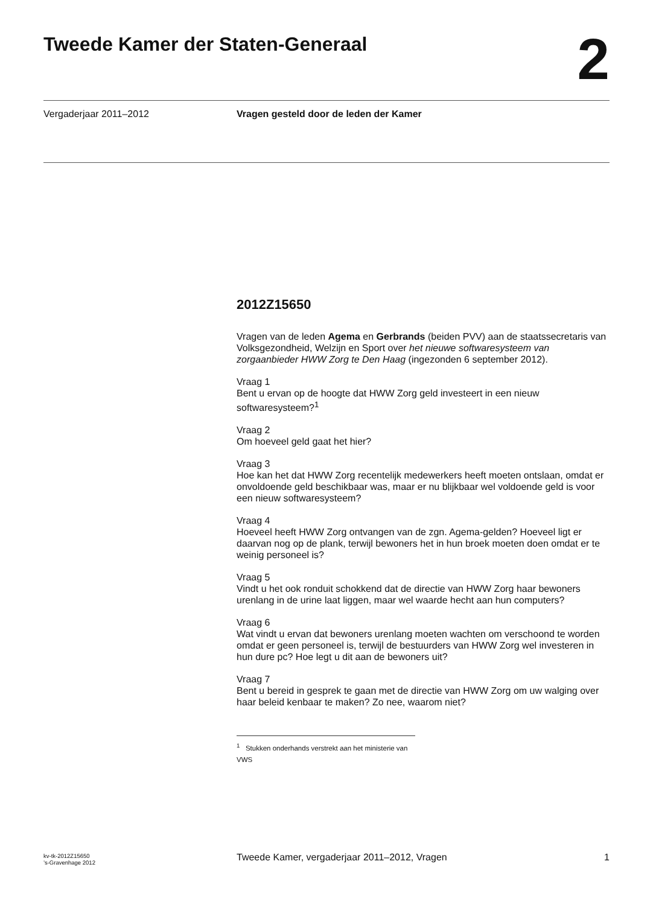Tweede Kamer der Staten-Generaal
2
Vergaderjaar 2011–2012 Vragen gesteld door de leden der Kamer
2012Z15650
Vragen van de leden Agema en Gerbrands (beiden PVV) aan de staatssecretaris van Volksgezondheid, Welzijn en Sport over het nieuwe softwaresysteem van zorgaanbieder HWW Zorg te Den Haag (ingezonden 6 september 2012).
Vraag 1
Bent u ervan op de hoogte dat HWW Zorg geld investeert in een nieuw softwaresysteem?<sup>1</sup>
Vraag 2
Om hoeveel geld gaat het hier?
Vraag 3
Hoe kan het dat HWW Zorg recentelijk medewerkers heeft moeten ontslaan, omdat er onvoldoende geld beschikbaar was, maar er nu blijkbaar wel voldoende geld is voor een nieuw softwaresysteem?
Vraag 4
Hoeveel heeft HWW Zorg ontvangen van de zgn. Agema-gelden? Hoeveel ligt er daarvan nog op de plank, terwijl bewoners het in hun broek moeten doen omdat er te weinig personeel is?
Vraag 5
Vindt u het ook ronduit schokkend dat de directie van HWW Zorg haar bewoners urenlang in de urine laat liggen, maar wel waarde hecht aan hun computers?
Vraag 6
Wat vindt u ervan dat bewoners urenlang moeten wachten om verschoond te worden omdat er geen personeel is, terwijl de bestuurders van HWW Zorg wel investeren in hun dure pc? Hoe legt u dit aan de bewoners uit?
Vraag 7
Bent u bereid in gesprek te gaan met de directie van HWW Zorg om uw walging over haar beleid kenbaar te maken? Zo nee, waarom niet?
<sup>1</sup> Stukken onderhands verstrekt aan het ministerie van VWS
kv-tk-2012Z15650
’s-Gravenhage 2012
Tweede Kamer, vergaderjaar 2011–2012, Vragen 1